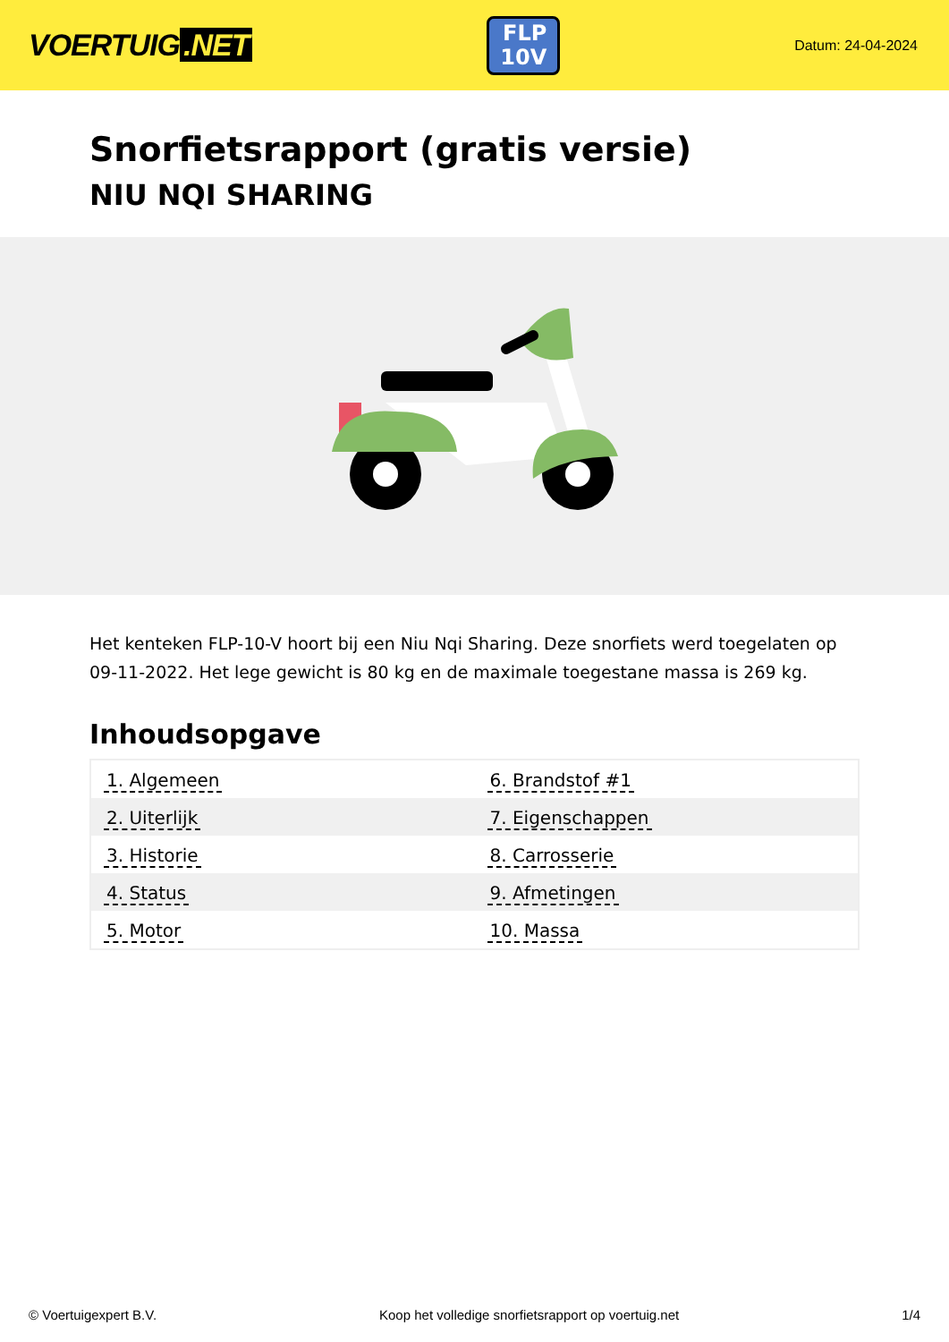VOERTUIG.NET
FLP
10V
Datum: 24-04-2024
Snorfietsrapport (gratis versie)
NIU NQI SHARING
Het kenteken FLP-10-V hoort bij een Niu Nqi Sharing. Deze snorfiets werd toegelaten op 09-11-2022. Het lege gewicht is 80 kg en de maximale toegestane massa is 269 kg.
Inhoudsopgave
| 1. Algemeen | 6. Brandstof #1 |
| 2. Uiterlijk | 7. Eigenschappen |
| 3. Historie | 8. Carrosserie |
| 4. Status | 9. Afmetingen |
| 5. Motor | 10. Massa |
© Voertuigexpert B.V. Koop het volledige snorfietsrapport op voertuig.net 1/4